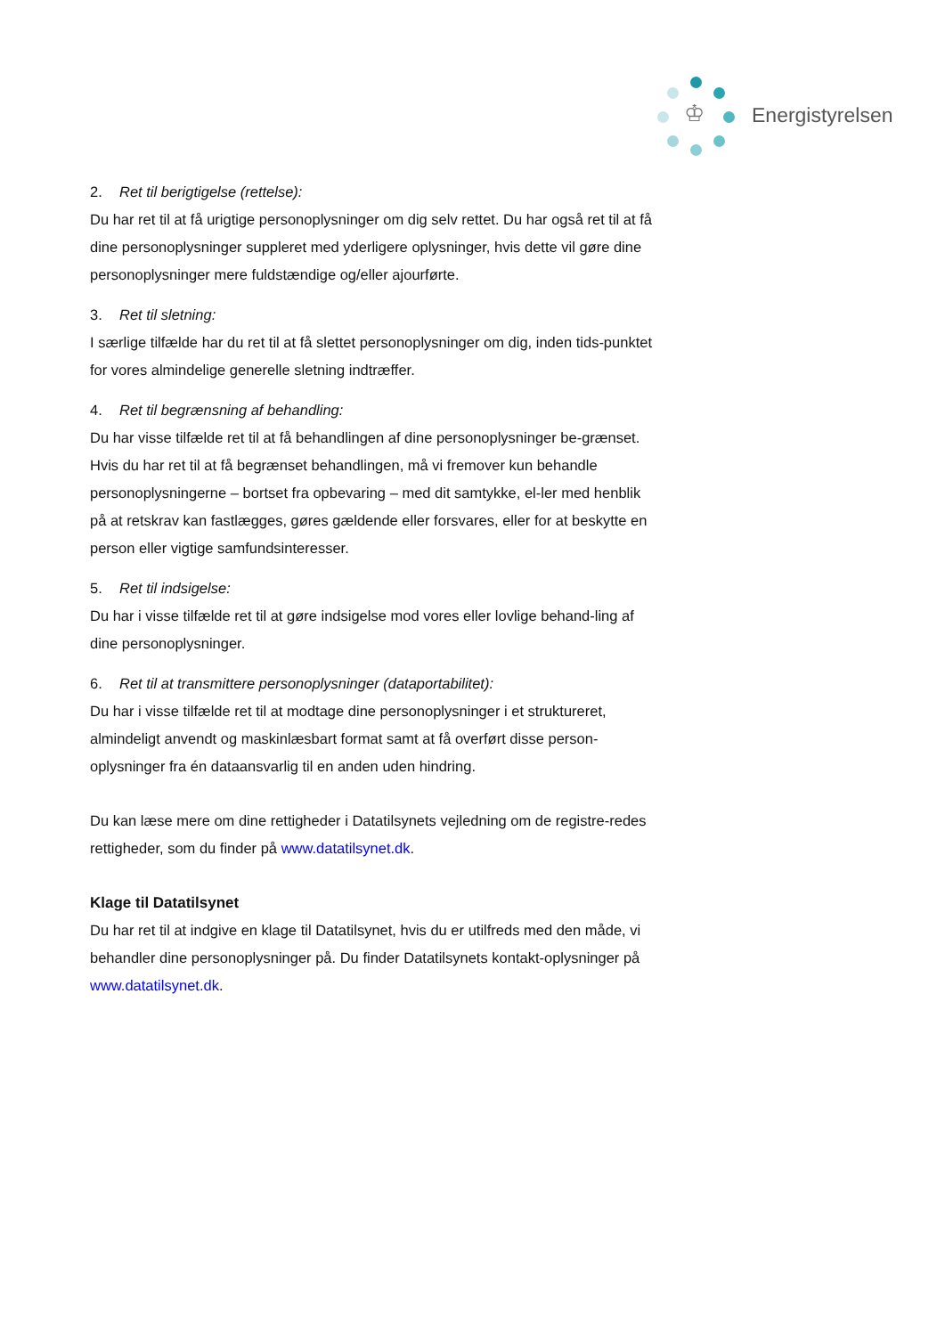♔
Energistyrelsen
2. Ret til berigtigelse (rettelse):
Du har ret til at få urigtige personoplysninger om dig selv rettet. Du har også ret til at få dine personoplysninger suppleret med yderligere oplysninger, hvis dette vil gøre dine personoplysninger mere fuldstændige og/eller ajourførte.
3. Ret til sletning:
I særlige tilfælde har du ret til at få slettet personoplysninger om dig, inden tids-punktet for vores almindelige generelle sletning indtræffer.
4. Ret til begrænsning af behandling:
Du har visse tilfælde ret til at få behandlingen af dine personoplysninger be-grænset. Hvis du har ret til at få begrænset behandlingen, må vi fremover kun behandle personoplysningerne – bortset fra opbevaring – med dit samtykke, el-ler med henblik på at retskrav kan fastlægges, gøres gældende eller forsvares, eller for at beskytte en person eller vigtige samfundsinteresser.
5. Ret til indsigelse:
Du har i visse tilfælde ret til at gøre indsigelse mod vores eller lovlige behand-ling af dine personoplysninger.
6. Ret til at transmittere personoplysninger (dataportabilitet):
Du har i visse tilfælde ret til at modtage dine personoplysninger i et struktureret, almindeligt anvendt og maskinlæsbart format samt at få overført disse person-oplysninger fra én dataansvarlig til en anden uden hindring.
Du kan læse mere om dine rettigheder i Datatilsynets vejledning om de registre-redes rettigheder, som du finder på www.datatilsynet.dk.
Klage til Datatilsynet
Du har ret til at indgive en klage til Datatilsynet, hvis du er utilfreds med den måde, vi behandler dine personoplysninger på. Du finder Datatilsynets kontakt-oplysninger på www.datatilsynet.dk.